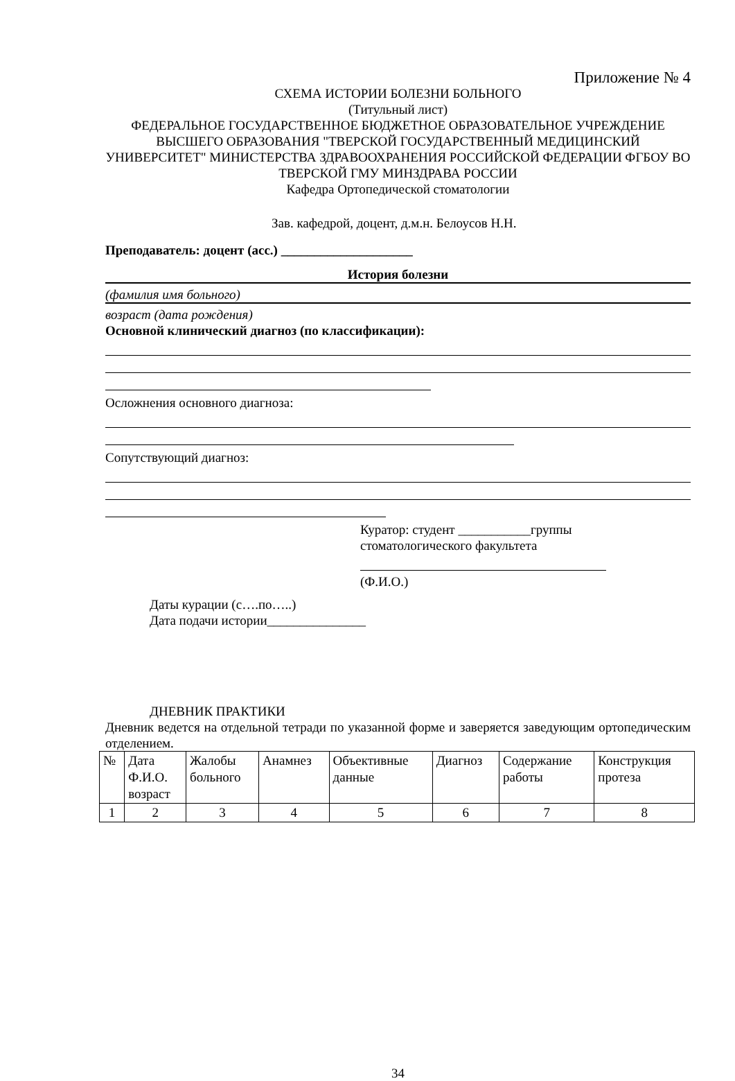Приложение № 4
СХЕМА ИСТОРИИ БОЛЕЗНИ БОЛЬНОГО
(Титульный лист)
ФЕДЕРАЛЬНОЕ ГОСУДАРСТВЕННОЕ БЮДЖЕТНОЕ ОБРАЗОВАТЕЛЬНОЕ УЧРЕ­ЖДЕНИЕ ВЫСШЕГО ОБРАЗОВАНИЯ "ТВЕРСКОЙ ГОСУДАРСТВЕННЫЙ МЕДИ­ЦИНСКИЙ УНИВЕРСИТЕТ" МИНИСТЕРСТВА ЗДРАВООХРАНЕНИЯ РОССИЙСКОЙ ФЕДЕРАЦИИ ФГБОУ ВО ТВЕРСКОЙ ГМУ МИНЗДРАВА РОССИИ
Кафедра Ортопедической стоматологии
Зав. кафедрой, доцент, д.м.н. Белоусов Н.Н.
Преподаватель: доцент (асс.) ____________________
История болезни
(фамилия имя больного)
возраст (дата рождения)
Основной клинический диагноз (по классификации):
Осложнения основного диагноза:
Сопутствующий диагноз:
Куратор: студент ___________группы
стоматологического факультета
(Ф.И.О.)
Даты курации (с….по…..)
Дата подачи истории_______________
ДНЕВНИК ПРАКТИКИ
Дневник ведется на отдельной тетради по указанной форме и заверяется заведующим ор­топедическим отделением.
| № | Дата Ф.И.О. возраст | Жалобы больного | Анамнез | Объективные данные | Диагноз | Содержание работы | Конструкция протеза |
| 1 | 2 | 3 | 4 | 5 | 6 | 7 | 8 |
34